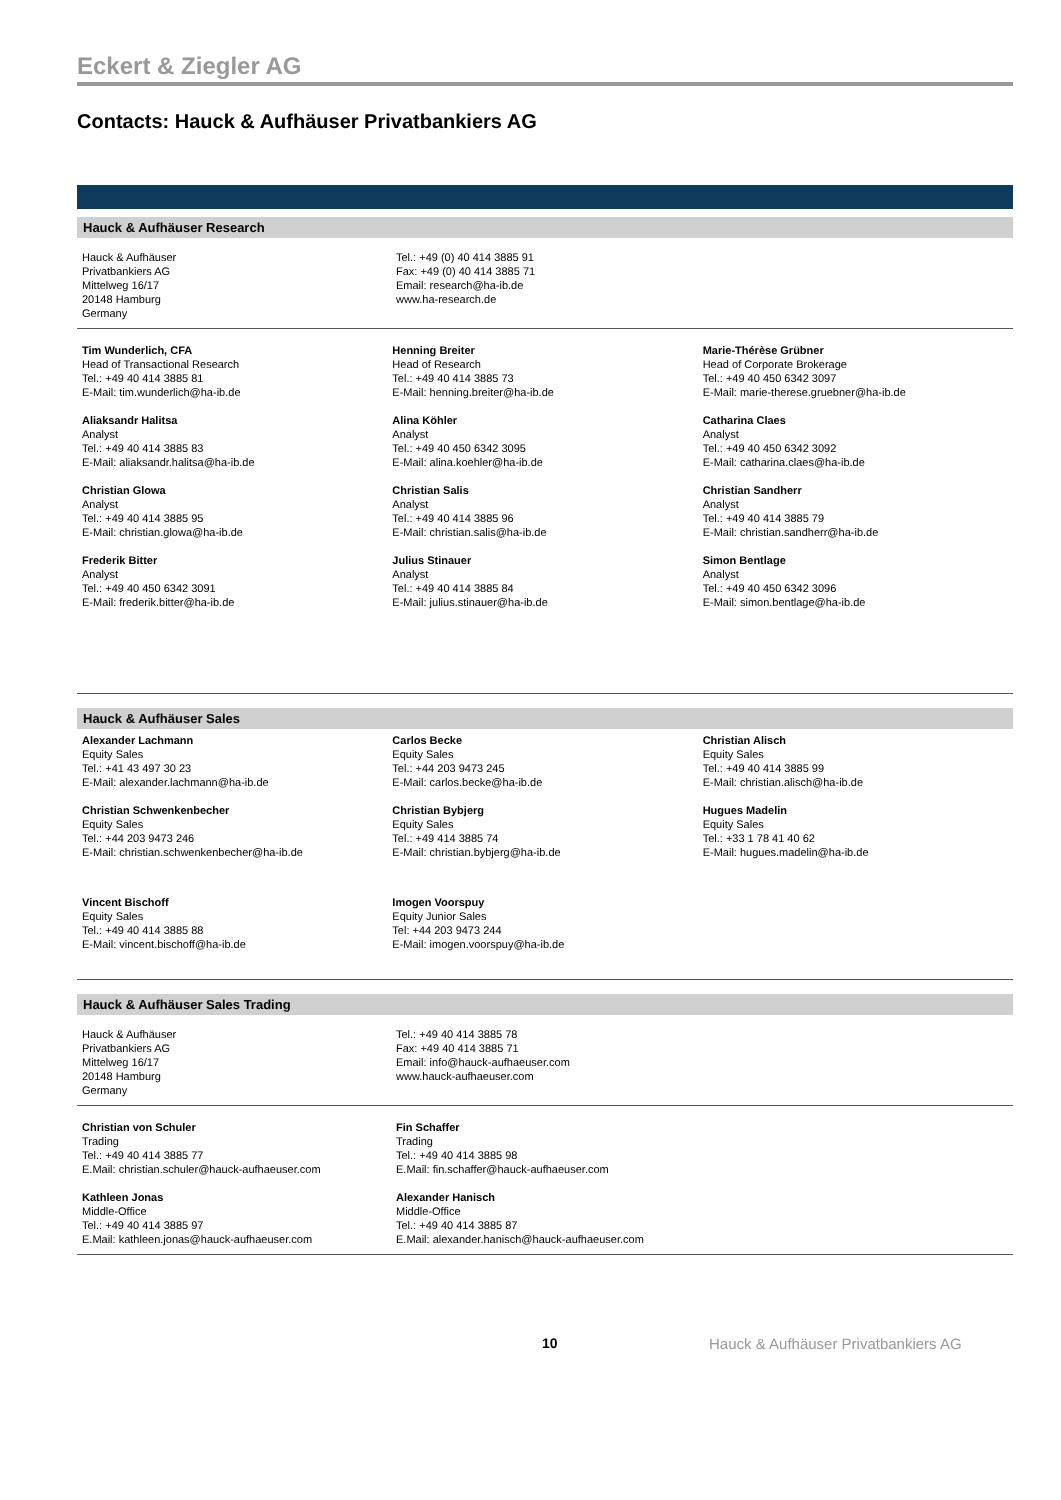Eckert & Ziegler AG
Contacts: Hauck & Aufhäuser Privatbankiers AG
Hauck & Aufhäuser Research
Hauck & Aufhäuser
Privatbankiers AG
Mittelweg 16/17
20148 Hamburg
Germany
Tel.: +49 (0) 40 414 3885 91
Fax: +49 (0) 40 414 3885 71
Email: research@ha-ib.de
www.ha-research.de
Tim Wunderlich, CFA
Head of Transactional Research
Tel.: +49 40 414 3885 81
E-Mail: tim.wunderlich@ha-ib.de
Aliaksandr Halitsa
Analyst
Tel.: +49 40 414 3885 83
E-Mail: aliaksandr.halitsa@ha-ib.de
Christian Glowa
Analyst
Tel.: +49 40 414 3885 95
E-Mail: christian.glowa@ha-ib.de
Frederik Bitter
Analyst
Tel.: +49 40 450 6342 3091
E-Mail: frederik.bitter@ha-ib.de
Henning Breiter
Head of Research
Tel.: +49 40 414 3885 73
E-Mail: henning.breiter@ha-ib.de
Alina Köhler
Analyst
Tel.: +49 40 450 6342 3095
E-Mail: alina.koehler@ha-ib.de
Christian Salis
Analyst
Tel.: +49 40 414 3885 96
E-Mail: christian.salis@ha-ib.de
Julius Stinauer
Analyst
Tel.: +49 40 414 3885 84
E-Mail: julius.stinauer@ha-ib.de
Marie-Thérèse Grübner
Head of Corporate Brokerage
Tel.: +49 40 450 6342 3097
E-Mail: marie-therese.gruebner@ha-ib.de
Catharina Claes
Analyst
Tel.: +49 40 450 6342 3092
E-Mail: catharina.claes@ha-ib.de
Christian Sandherr
Analyst
Tel.: +49 40 414 3885 79
E-Mail: christian.sandherr@ha-ib.de
Simon Bentlage
Analyst
Tel.: +49 40 450 6342 3096
E-Mail: simon.bentlage@ha-ib.de
Hauck & Aufhäuser Sales
Alexander Lachmann
Equity Sales
Tel.: +41 43 497 30 23
E-Mail: alexander.lachmann@ha-ib.de
Christian Schwenkenbecher
Equity Sales
Tel.: +44 203 9473 246
E-Mail: christian.schwenkenbecher@ha-ib.de
Vincent Bischoff
Equity Sales
Tel.: +49 40 414 3885 88
E-Mail: vincent.bischoff@ha-ib.de
Carlos Becke
Equity Sales
Tel.: +44 203 9473 245
E-Mail: carlos.becke@ha-ib.de
Christian Bybjerg
Equity Sales
Tel.: +49 414 3885 74
E-Mail: christian.bybjerg@ha-ib.de
Imogen Voorspuy
Equity Junior Sales
Tel: +44 203 9473 244
E-Mail: imogen.voorspuy@ha-ib.de
Christian Alisch
Equity Sales
Tel.: +49 40 414 3885 99
E-Mail: christian.alisch@ha-ib.de
Hugues Madelin
Equity Sales
Tel.: +33 1 78 41 40 62
E-Mail: hugues.madelin@ha-ib.de
Hauck & Aufhäuser Sales Trading
Hauck & Aufhäuser
Privatbankiers AG
Mittelweg 16/17
20148 Hamburg
Germany
Tel.: +49 40 414 3885 78
Fax: +49 40 414 3885 71
Email: info@hauck-aufhaeuser.com
www.hauck-aufhaeuser.com
Christian von Schuler
Trading
Tel.: +49 40 414 3885 77
E.Mail: christian.schuler@hauck-aufhaeuser.com
Kathleen Jonas
Middle-Office
Tel.: +49 40 414 3885 97
E.Mail: kathleen.jonas@hauck-aufhaeuser.com
Fin Schaffer
Trading
Tel.: +49 40 414 3885 98
E.Mail: fin.schaffer@hauck-aufhaeuser.com
Alexander Hanisch
Middle-Office
Tel.: +49 40 414 3885 87
E.Mail: alexander.hanisch@hauck-aufhaeuser.com
10 Hauck & Aufhäuser Privatbankiers AG